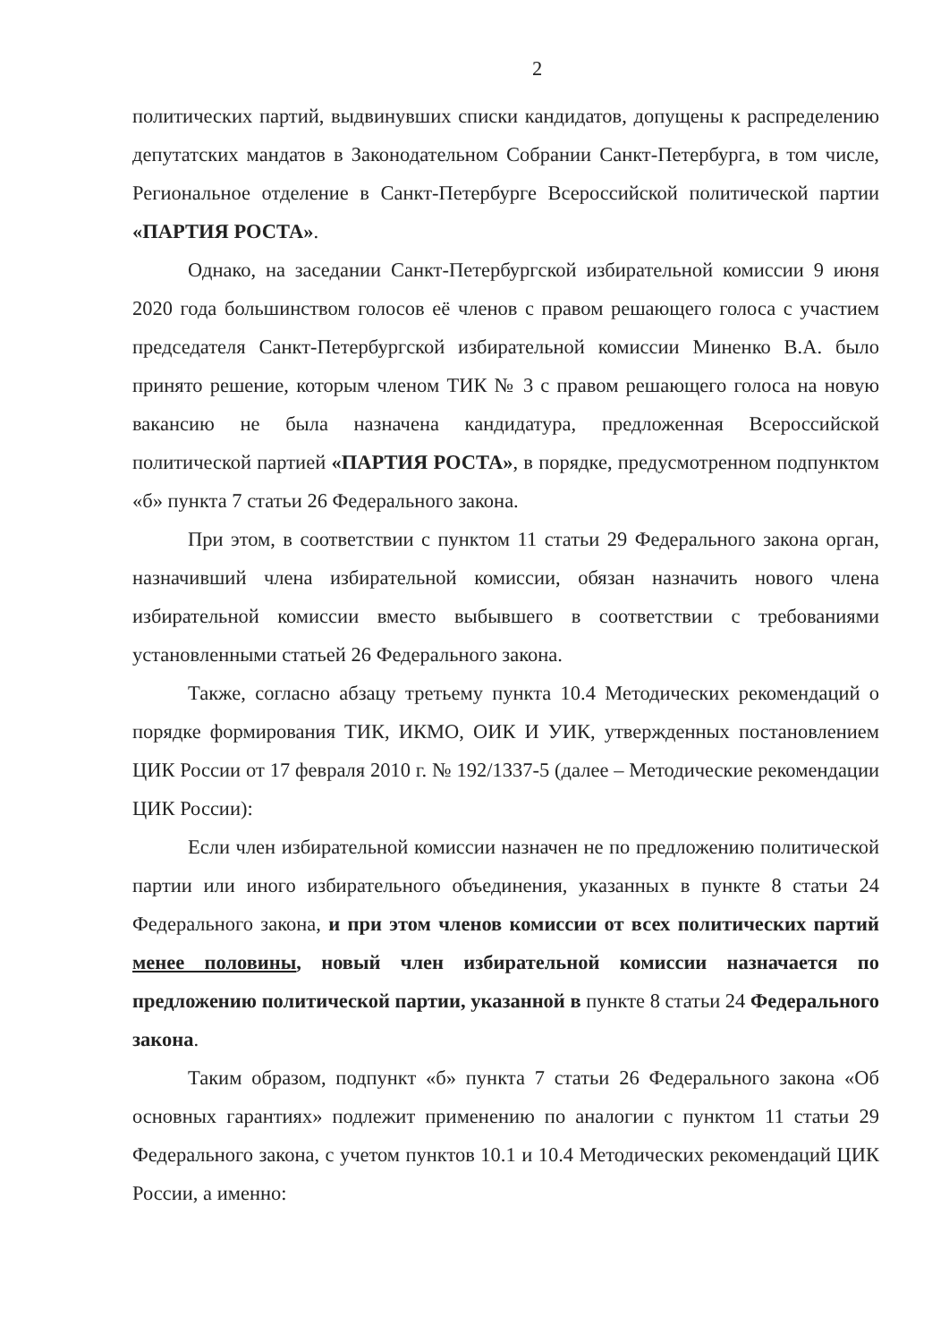2
политических партий, выдвинувших списки кандидатов, допущены к распределению депутатских мандатов в Законодательном Собрании Санкт-Петербурга, в том числе, Региональное отделение в Санкт-Петербурге Всероссийской политической партии «ПАРТИЯ РОСТА».
Однако, на заседании Санкт-Петербургской избирательной комиссии 9 июня 2020 года большинством голосов её членов с правом решающего голоса с участием председателя Санкт-Петербургской избирательной комиссии Миненко В.А. было принято решение, которым членом ТИК № 3 с правом решающего голоса на новую вакансию не была назначена кандидатура, предложенная Всероссийской политической партией «ПАРТИЯ РОСТА», в порядке, предусмотренном подпунктом «б» пункта 7 статьи 26 Федерального закона.
При этом, в соответствии с пунктом 11 статьи 29 Федерального закона орган, назначивший члена избирательной комиссии, обязан назначить нового члена избирательной комиссии вместо выбывшего в соответствии с требованиями установленными статьей 26 Федерального закона.
Также, согласно абзацу третьему пункта 10.4 Методических рекомендаций о порядке формирования ТИК, ИКМО, ОИК И УИК, утвержденных постановлением ЦИК России от 17 февраля 2010 г. № 192/1337-5 (далее – Методические рекомендации ЦИК России):
Если член избирательной комиссии назначен не по предложению политической партии или иного избирательного объединения, указанных в пункте 8 статьи 24 Федерального закона, и при этом членов комиссии от всех политических партий менее половины, новый член избирательной комиссии назначается по предложению политической партии, указанной в пункте 8 статьи 24 Федерального закона.
Таким образом, подпункт «б» пункта 7 статьи 26 Федерального закона «Об основных гарантиях» подлежит применению по аналогии с пунктом 11 статьи 29 Федерального закона, с учетом пунктов 10.1 и 10.4 Методических рекомендаций ЦИК России, а именно: